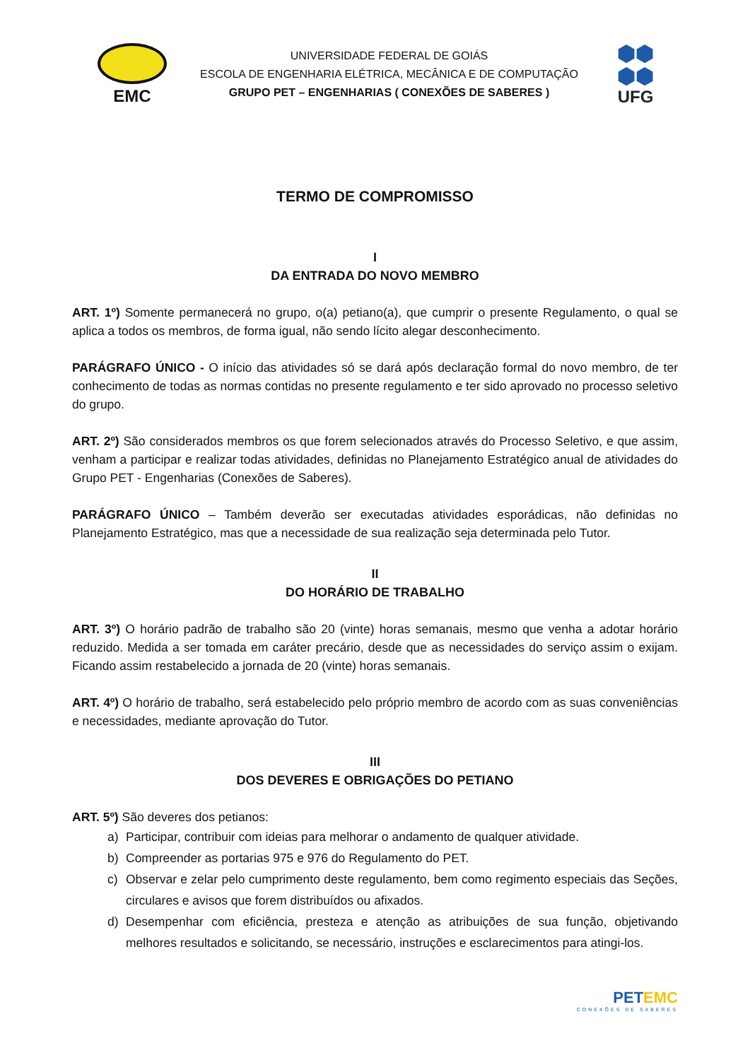EMC
UNIVERSIDADE FEDERAL DE GOIÁS
ESCOLA DE ENGENHARIA ELÉTRICA, MECÂNICA E DE COMPUTAÇÃO
GRUPO PET – ENGENHARIAS ( CONEXÕES DE SABERES )
⬢⬢
⬢⬢
UFG
TERMO DE COMPROMISSO
I
DA ENTRADA DO NOVO MEMBRO
ART. 1º) Somente permanecerá no grupo, o(a) petiano(a), que cumprir o presente Regulamento, o qual se aplica a todos os membros, de forma igual, não sendo lícito alegar desconhecimento.
PARÁGRAFO ÚNICO - O início das atividades só se dará após declaração formal do novo membro, de ter conhecimento de todas as normas contidas no presente regulamento e ter sido aprovado no processo seletivo do grupo.
ART. 2º) São considerados membros os que forem selecionados através do Processo Seletivo, e que assim, venham a participar e realizar todas atividades, definidas no Planejamento Estratégico anual de atividades do Grupo PET - Engenharias (Conexões de Saberes).
PARÁGRAFO ÚNICO – Também deverão ser executadas atividades esporádicas, não definidas no Planejamento Estratégico, mas que a necessidade de sua realização seja determinada pelo Tutor.
II
DO HORÁRIO DE TRABALHO
ART. 3º) O horário padrão de trabalho são 20 (vinte) horas semanais, mesmo que venha a adotar horário reduzido. Medida a ser tomada em caráter precário, desde que as necessidades do serviço assim o exijam. Ficando assim restabelecido a jornada de 20 (vinte) horas semanais.
ART. 4º) O horário de trabalho, será estabelecido pelo próprio membro de acordo com as suas conveniências e necessidades, mediante aprovação do Tutor.
III
DOS DEVERES E OBRIGAÇÕES DO PETIANO
ART. 5º) São deveres dos petianos:
a) Participar, contribuir com ideias para melhorar o andamento de qualquer atividade.
b) Compreender as portarias 975 e 976 do Regulamento do PET.
c) Observar e zelar pelo cumprimento deste regulamento, bem como regimento especiais das Seções, circulares e avisos que forem distribuídos ou afixados.
d) Desempenhar com eficiência, presteza e atenção as atribuições de sua função, objetivando melhores resultados e solicitando, se necessário, instruções e esclarecimentos para atingi-los.
PET EMC
CONEXÕES DE SABERES